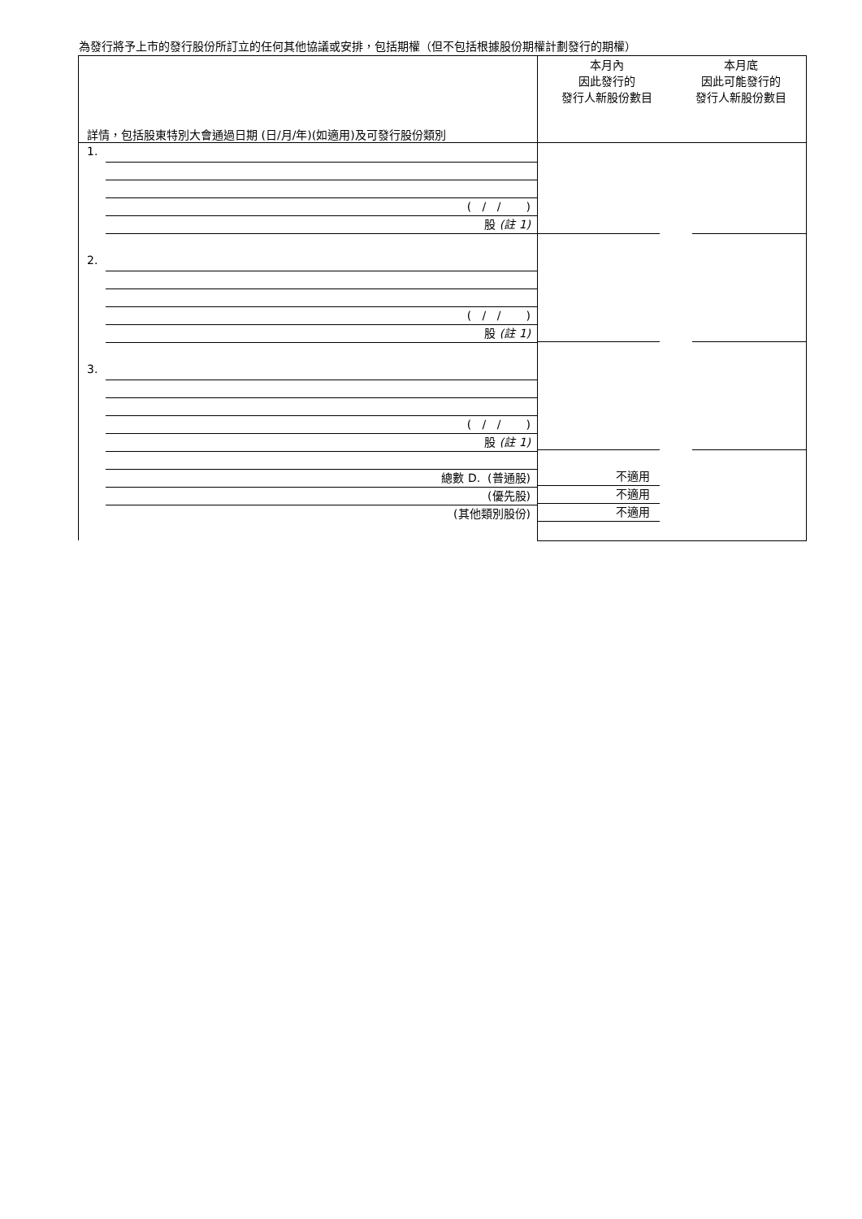為發行將予上市的發行股份所訂立的任何其他協議或安排，包括期權（但不包括根據股份期權計劃發行的期權）
| 詳情，包括股東特別大會通過日期 (日/月/年)(如適用)及可發行股份類別 | 本月內 因此發行的 發行人新股份數目 | 本月底 因此可能發行的 發行人新股份數目 |
| --- | --- | --- |
| 1. ( / / ) 股 (註 1) 2. ( / / ) 股 (註 1) 3. ( / / ) 股 (註 1) 總數 D. (普通股) (優先股) (其他類別股份) | 不適用 不適用 不適用 | |